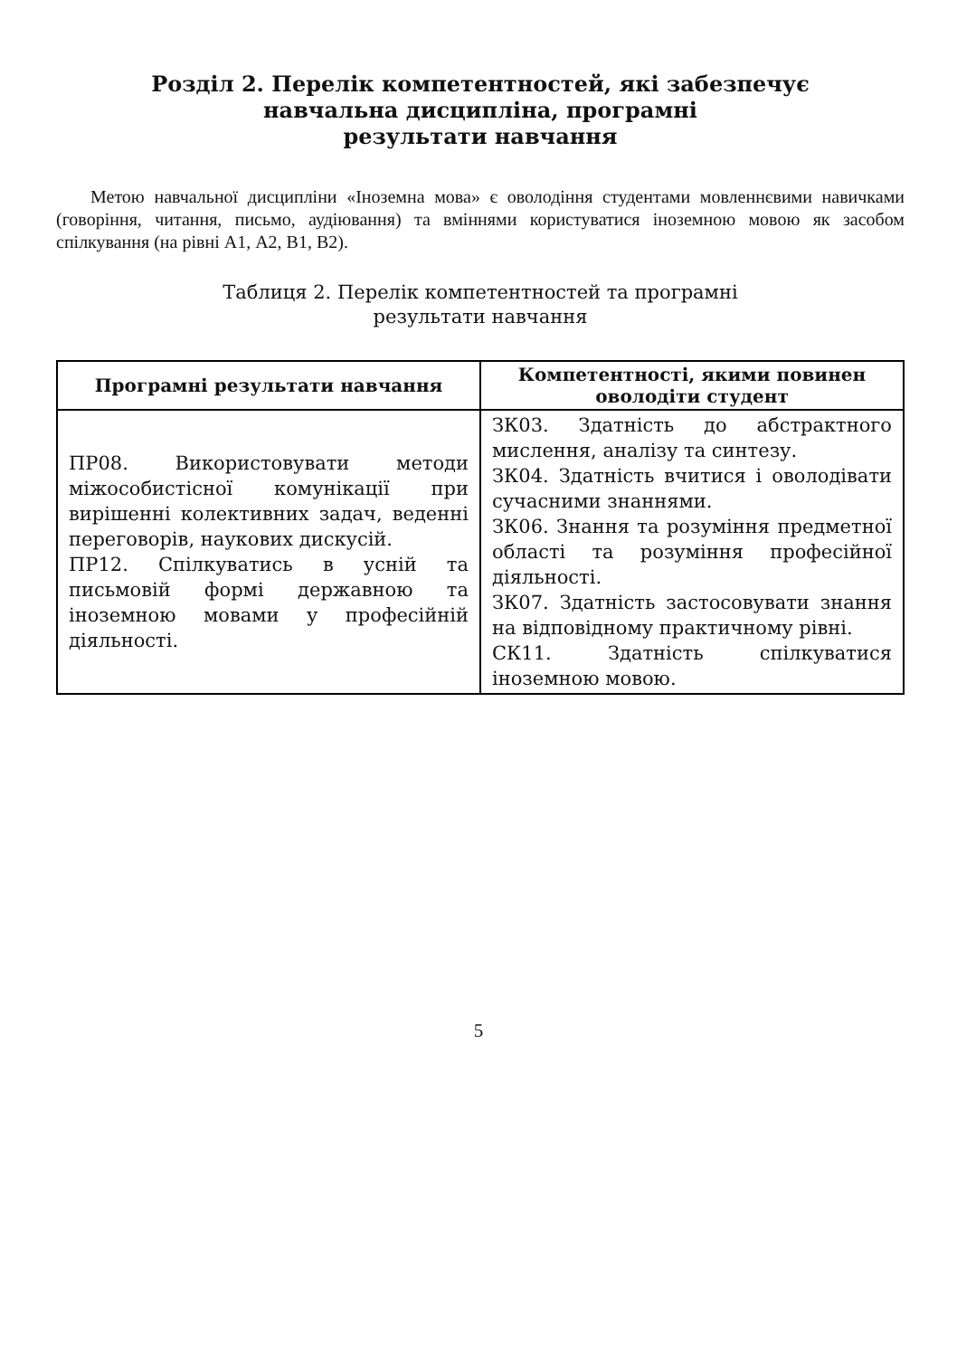Розділ 2. Перелік компетентностей, які забезпечує
навчальна дисципліна, програмні
результати навчання
Метою навчальної дисципліни «Іноземна мова» є оволодіння студентами мовленнєвими навичками (говоріння, читання, письмо, аудіювання) та вміннями користуватися іноземною мовою як засобом спілкування (на рівні А1, А2, В1, В2).
Таблиця 2. Перелік компетентностей та програмні
результати навчання
| Програмні результати навчання | Компетентності, якими повинен оволодіти студент |
| --- | --- |
| ПР08. Використовувати методи міжособистісної комунікації при вирішенні колективних задач, веденні переговорів, наукових дискусій. ПР12. Спілкуватись в усній та письмовій формі державною та іноземною мовами у професійній діяльності. | ЗК03. Здатність до абстрактного мислення, аналізу та синтезу. ЗК04. Здатність вчитися і оволодівати сучасними знаннями. ЗК06. Знання та розуміння предметної області та розуміння професійної діяльності. ЗК07. Здатність застосовувати знання на відповідному практичному рівні. СК11. Здатність спілкуватися іноземною мовою. |
5